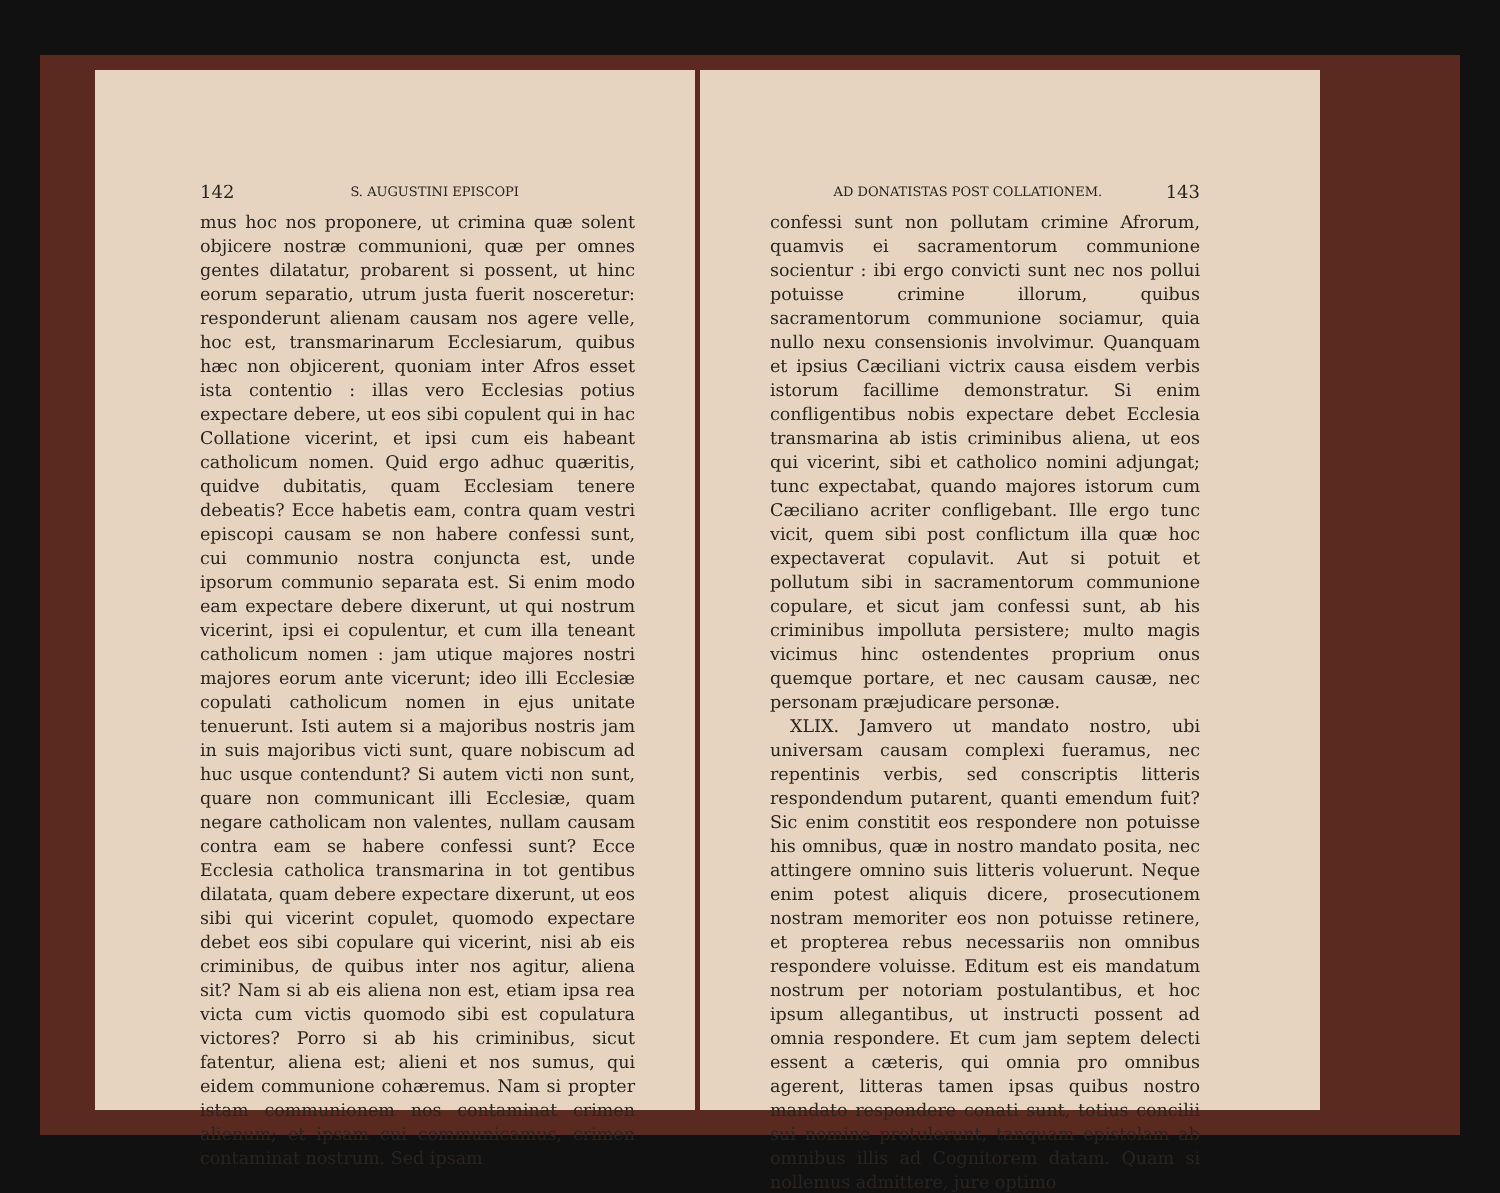142 S. AUGUSTINI EPISCOPI
mus hoc nos proponere, ut crimina quæ solent objicere nostræ communioni, quæ per omnes gentes dilatatur, probarent si possent, ut hinc eorum separatio, utrum justa fuerit nosceretur: responderunt alienam causam nos agere velle, hoc est, transmarinarum Ecclesiarum, quibus hæc non objicerent, quoniam inter Afros esset ista contentio : illas vero Ecclesias potius expectare debere, ut eos sibi copulent qui in hac Collatione vicerint, et ipsi cum eis habeant catholicum nomen. Quid ergo adhuc quæritis, quidve dubitatis, quam Ecclesiam tenere debeatis? Ecce habetis eam, contra quam vestri episcopi causam se non habere confessi sunt, cui communio nostra conjuncta est, unde ipsorum communio separata est. Si enim modo eam expectare debere dixerunt, ut qui nostrum vicerint, ipsi ei copulentur, et cum illa teneant catholicum nomen : jam utique majores nostri majores eorum ante vicerunt; ideo illi Ecclesiæ copulati catholicum nomen in ejus unitate tenuerunt. Isti autem si a majoribus nostris jam in suis majoribus victi sunt, quare nobiscum ad huc usque contendunt? Si autem victi non sunt, quare non communicant illi Ecclesiæ, quam negare catholicam non valentes, nullam causam contra eam se habere confessi sunt? Ecce Ecclesia catholica transmarina in tot gentibus dilatata, quam debere expectare dixerunt, ut eos sibi qui vicerint copulet, quomodo expectare debet eos sibi copulare qui vicerint, nisi ab eis criminibus, de quibus inter nos agitur, aliena sit? Nam si ab eis aliena non est, etiam ipsa rea victa cum victis quomodo sibi est copulatura victores? Porro si ab his criminibus, sicut fatentur, aliena est; alieni et nos sumus, qui eidem communione cohæremus. Nam si propter istam communionem nos contaminat crimen alienum; et ipsam cui communicamus, crimen contaminat nostrum. Sed ipsam
AD DONATISTAS POST COLLATIONEM. 143
confessi sunt non pollutam crimine Afrorum, quamvis ei sacramentorum communione socientur : ibi ergo convicti sunt nec nos pollui potuisse crimine illorum, quibus sacramentorum communione sociamur, quia nullo nexu consensionis involvimur. Quanquam et ipsius Cæciliani victrix causa eisdem verbis istorum facillime demonstratur. Si enim confligentibus nobis expectare debet Ecclesia transmarina ab istis criminibus aliena, ut eos qui vicerint, sibi et catholico nomini adjungat; tunc expectabat, quando majores istorum cum Cæciliano acriter confligebant. Ille ergo tunc vicit, quem sibi post conflictum illa quæ hoc expectaverat copulavit. Aut si potuit et pollutum sibi in sacramentorum communione copulare, et sicut jam confessi sunt, ab his criminibus impolluta persistere; multo magis vicimus hinc ostendentes proprium onus quemque portare, et nec causam causæ, nec personam præjudicare personæ.
XLIX. Jamvero ut mandato nostro, ubi universam causam complexi fueramus, nec repentinis verbis, sed conscriptis litteris respondendum putarent, quanti emendum fuit? Sic enim constitit eos respondere non potuisse his omnibus, quæ in nostro mandato posita, nec attingere omnino suis litteris voluerunt. Neque enim potest aliquis dicere, prosecutionem nostram memoriter eos non potuisse retinere, et propterea rebus necessariis non omnibus respondere voluisse. Editum est eis mandatum nostrum per notoriam postulantibus, et hoc ipsum allegantibus, ut instructi possent ad omnia respondere. Et cum jam septem delecti essent a cæteris, qui omnia pro omnibus agerent, litteras tamen ipsas quibus nostro mandato respondere conati sunt, totius concilii sui nomine protulerunt, tanquam epistolam ab omnibus illis ad Cognitorem datam. Quam si nollemus admittere, jure optimo